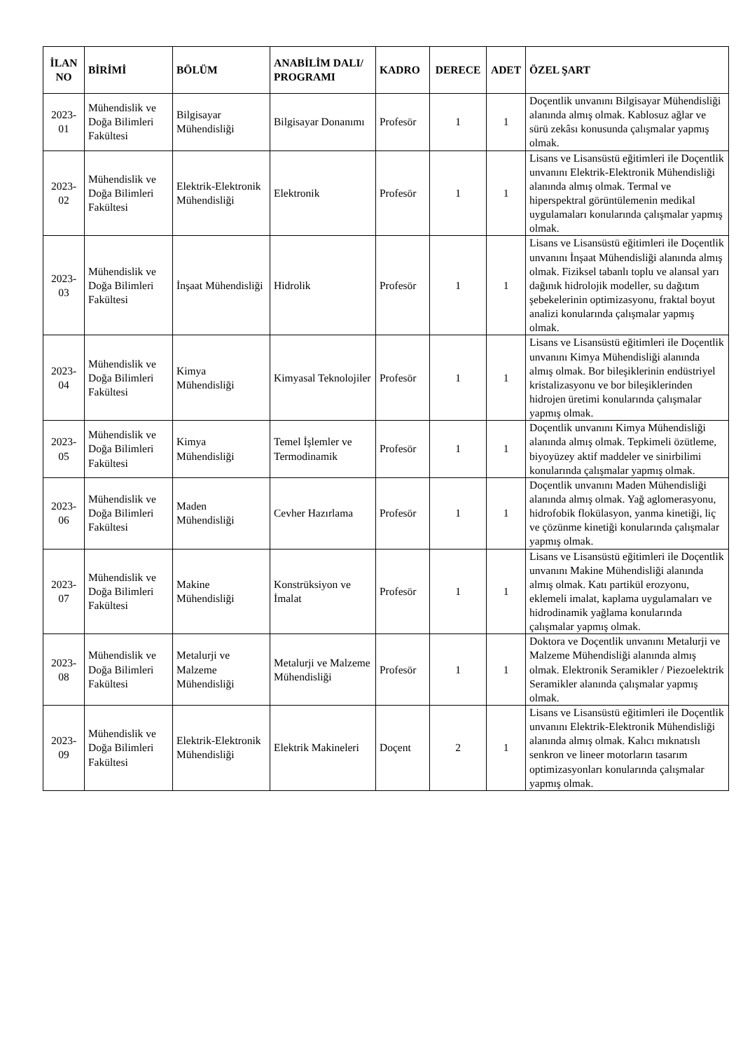| İLAN NO | BİRİMİ | BÖLÜM | ANABİLİM DALI/ PROGRAMI | KADRO | DERECE | ADET | ÖZEL ŞART |
| --- | --- | --- | --- | --- | --- | --- | --- |
| 2023-01 | Mühendislik ve Doğa Bilimleri Fakültesi | Bilgisayar Mühendisliği | Bilgisayar Donanımı | Profesör | 1 | 1 | Doçentlik unvanını Bilgisayar Mühendisliği alanında almış olmak. Kablosuz ağlar ve sürü zekâsı konusunda çalışmalar yapmış olmak. |
| 2023-02 | Mühendislik ve Doğa Bilimleri Fakültesi | Elektrik-Elektronik Mühendisliği | Elektronik | Profesör | 1 | 1 | Lisans ve Lisansüstü eğitimleri ile Doçentlik unvanını Elektrik-Elektronik Mühendisliği alanında almış olmak. Termal ve hiperspektral görüntülemenin medikal uygulamaları konularında çalışmalar yapmış olmak. |
| 2023-03 | Mühendislik ve Doğa Bilimleri Fakültesi | İnşaat Mühendisliği | Hidrolik | Profesör | 1 | 1 | Lisans ve Lisansüstü eğitimleri ile Doçentlik unvanını İnşaat Mühendisliği alanında almış olmak. Fiziksel tabanlı toplu ve alansal yarı dağınık hidrolojik modeller, su dağıtım şebekelerinin optimizasyonu, fraktal boyut analizi konularında çalışmalar yapmış olmak. |
| 2023-04 | Mühendislik ve Doğa Bilimleri Fakültesi | Kimya Mühendisliği | Kimyasal Teknolojiler | Profesör | 1 | 1 | Lisans ve Lisansüstü eğitimleri ile Doçentlik unvanını Kimya Mühendisliği alanında almış olmak. Bor bileşiklerinin endüstriyel kristalizasyonu ve bor bileşiklerinden hidrojen üretimi konularında çalışmalar yapmış olmak. |
| 2023-05 | Mühendislik ve Doğa Bilimleri Fakültesi | Kimya Mühendisliği | Temel İşlemler ve Termodinamik | Profesör | 1 | 1 | Doçentlik unvanını Kimya Mühendisliği alanında almış olmak. Tepkimeli özütleme, biyoyüzey aktif maddeler ve sinirbilimi konularında çalışmalar yapmış olmak. |
| 2023-06 | Mühendislik ve Doğa Bilimleri Fakültesi | Maden Mühendisliği | Cevher Hazırlama | Profesör | 1 | 1 | Doçentlik unvanını Maden Mühendisliği alanında almış olmak. Yağ aglomerasyonu, hidrofobik flokülasyon, yanma kinetiği, liç ve çözünme kinetiği konularında çalışmalar yapmış olmak. |
| 2023-07 | Mühendislik ve Doğa Bilimleri Fakültesi | Makine Mühendisliği | Konstrüksiyon ve İmalat | Profesör | 1 | 1 | Lisans ve Lisansüstü eğitimleri ile Doçentlik unvanını Makine Mühendisliği alanında almış olmak. Katı partikül erozyonu, eklemeli imalat, kaplama uygulamaları ve hidrodinamik yağlama konularında çalışmalar yapmış olmak. |
| 2023-08 | Mühendislik ve Doğa Bilimleri Fakültesi | Metalurji ve Malzeme Mühendisliği | Metalurji ve Malzeme Mühendisliği | Profesör | 1 | 1 | Doktora ve Doçentlik unvanını Metalurji ve Malzeme Mühendisliği alanında almış olmak. Elektronik Seramikler / Piezoelektrik Seramikler alanında çalışmalar yapmış olmak. |
| 2023-09 | Mühendislik ve Doğa Bilimleri Fakültesi | Elektrik-Elektronik Mühendisliği | Elektrik Makineleri | Doçent | 2 | 1 | Lisans ve Lisansüstü eğitimleri ile Doçentlik unvanını Elektrik-Elektronik Mühendisliği alanında almış olmak. Kalıcı mıknatıslı senkron ve lineer motorların tasarım optimizasyonları konularında çalışmalar yapmış olmak. |